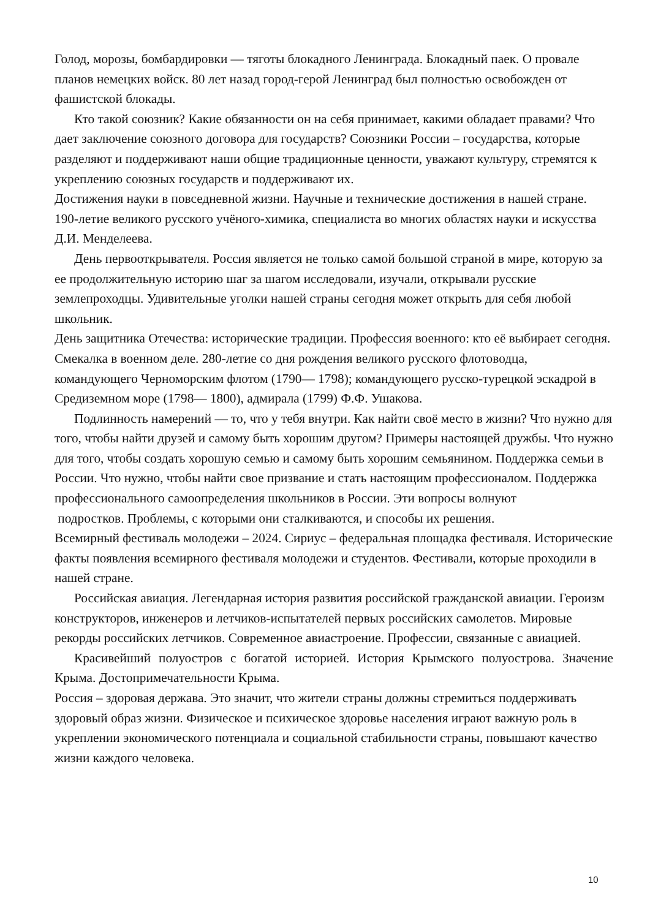Голод, морозы, бомбардировки — тяготы блокадного Ленинграда. Блокадный паек. О провале планов немецких войск. 80 лет назад город-герой Ленинград был полностью освобожден от фашистской блокады.
Кто такой союзник? Какие обязанности он на себя принимает, какими обладает правами? Что дает заключение союзного договора для государств? Союзники России – государства, которые разделяют и поддерживают наши общие традиционные ценности, уважают культуру, стремятся к укреплению союзных государств и поддерживают их.
Достижения науки в повседневной жизни. Научные и технические достижения в нашей стране. 190-летие великого русского учёного-химика, специалиста во многих областях науки и искусства Д.И. Менделеева.
День первооткрывателя. Россия является не только самой большой страной в мире, которую за ее продолжительную историю шаг за шагом исследовали, изучали, открывали русские землепроходцы. Удивительные уголки нашей страны сегодня может открыть для себя любой школьник.
День защитника Отечества: исторические традиции. Профессия военного: кто её выбирает сегодня. Смекалка в военном деле. 280-летие со дня рождения великого русского флотоводца, командующего Черноморским флотом (1790— 1798); командующего русско-турецкой эскадрой в Средиземном море (1798— 1800), адмирала (1799) Ф.Ф. Ушакова.
Подлинность намерений — то, что у тебя внутри. Как найти своё место в жизни? Что нужно для того, чтобы найти друзей и самому быть хорошим другом? Примеры настоящей дружбы. Что нужно для того, чтобы создать хорошую семью и самому быть хорошим семьянином. Поддержка семьи в России. Что нужно, чтобы найти свое призвание и стать настоящим профессионалом. Поддержка профессионального самоопределения школьников в России. Эти вопросы волнуют
подростков. Проблемы, с которыми они сталкиваются, и способы их решения.
Всемирный фестиваль молодежи – 2024. Сириус – федеральная площадка фестиваля. Исторические факты появления всемирного фестиваля молодежи и студентов. Фестивали, которые проходили в нашей стране.
Российская авиация. Легендарная история развития российской гражданской авиации. Героизм конструкторов, инженеров и летчиков-испытателей первых российских самолетов. Мировые рекорды российских летчиков. Современное авиастроение. Профессии, связанные с авиацией.
Красивейший полуостров с богатой историей. История Крымского полуострова. Значение Крыма. Достопримечательности Крыма.
Россия – здоровая держава. Это значит, что жители страны должны стремиться поддерживать здоровый образ жизни. Физическое и психическое здоровье населения играют важную роль в укреплении экономического потенциала и социальной стабильности страны, повышают качество жизни каждого человека.
10